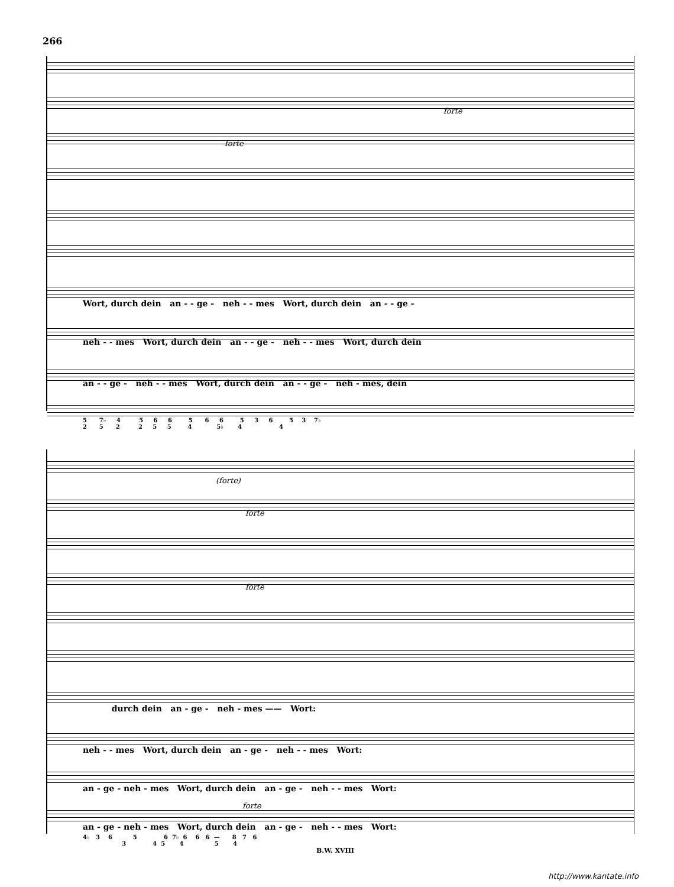266
forte
forte
Wort, durch dein an - - ge - neh - - mes Wort, durch dein an - - ge -
neh - - mes Wort, durch dein an - - ge - neh - - mes Wort, durch dein
an - - ge - neh - - mes Wort, durch dein an - - ge - neh - mes, dein
5 7♭ 4 5 6 6 5 6 6 5 3 6 5 3 7♭ 2 5 2 2 5 5 4 5♭ 4 4
(forte)
forte
forte
forte
durch dein an - ge - neh - mes —— Wort:
neh - - mes Wort, durch dein an - ge - neh - - mes Wort:
an - ge - neh - mes Wort, durch dein an - ge - neh - - mes Wort:
an - ge - neh - mes Wort, durch dein an - ge - neh - - mes Wort:
4♭ 3 6 5 6 7♭ 6 6 6 — 8 7 6 3 4 5 4 5 4
B.W. XVIII
http://www.kantate.info